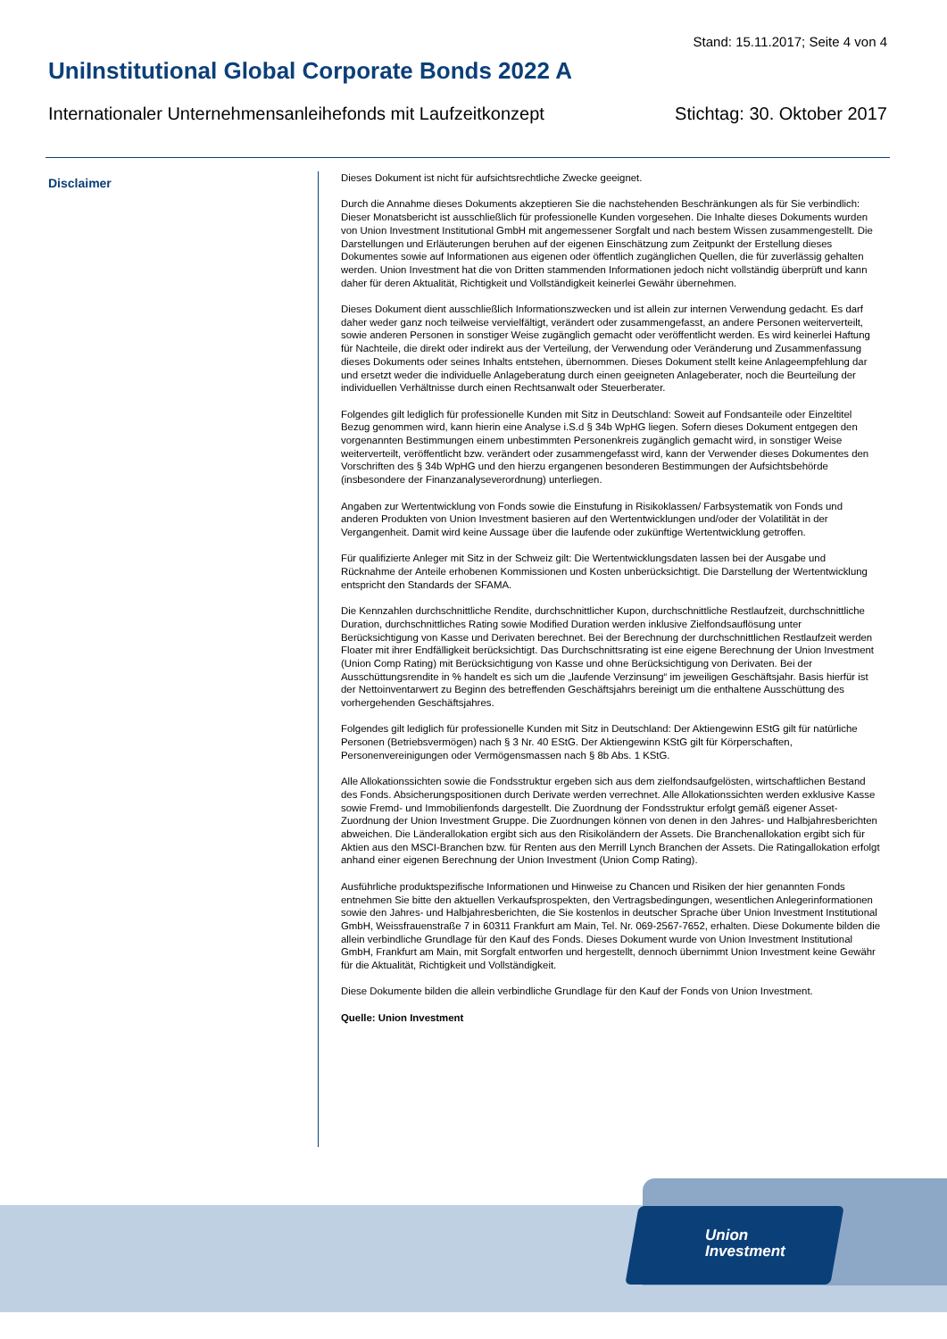Stand: 15.11.2017; Seite 4 von 4
UniInstitutional Global Corporate Bonds 2022 A
Internationaler Unternehmensanleihefonds mit Laufzeitkonzept Stichtag: 30. Oktober 2017
Disclaimer
Dieses Dokument ist nicht für aufsichtsrechtliche Zwecke geeignet.
Durch die Annahme dieses Dokuments akzeptieren Sie die nachstehenden Beschränkungen als für Sie verbindlich: Dieser Monatsbericht ist ausschließlich für professionelle Kunden vorgesehen. Die Inhalte dieses Dokuments wurden von Union Investment Institutional GmbH mit angemessener Sorgfalt und nach bestem Wissen zusammengestellt. Die Darstellungen und Erläuterungen beruhen auf der eigenen Einschätzung zum Zeitpunkt der Erstellung dieses Dokumentes sowie auf Informationen aus eigenen oder öffentlich zugänglichen Quellen, die für zuverlässig gehalten werden. Union Investment hat die von Dritten stammenden Informationen jedoch nicht vollständig überprüft und kann daher für deren Aktualität, Richtigkeit und Vollständigkeit keinerlei Gewähr übernehmen.
Dieses Dokument dient ausschließlich Informationszwecken und ist allein zur internen Verwendung gedacht. Es darf daher weder ganz noch teilweise vervielfältigt, verändert oder zusammengefasst, an andere Personen weiterverteilt, sowie anderen Personen in sonstiger Weise zugänglich gemacht oder veröffentlicht werden. Es wird keinerlei Haftung für Nachteile, die direkt oder indirekt aus der Verteilung, der Verwendung oder Veränderung und Zusammenfassung dieses Dokuments oder seines Inhalts entstehen, übernommen. Dieses Dokument stellt keine Anlageempfehlung dar und ersetzt weder die individuelle Anlageberatung durch einen geeigneten Anlageberater, noch die Beurteilung der individuellen Verhältnisse durch einen Rechtsanwalt oder Steuerberater.
Folgendes gilt lediglich für professionelle Kunden mit Sitz in Deutschland: Soweit auf Fondsanteile oder Einzeltitel Bezug genommen wird, kann hierin eine Analyse i.S.d § 34b WpHG liegen. Sofern dieses Dokument entgegen den vorgenannten Bestimmungen einem unbestimmten Personenkreis zugänglich gemacht wird, in sonstiger Weise weiterverteilt, veröffentlicht bzw. verändert oder zusammengefasst wird, kann der Verwender dieses Dokumentes den Vorschriften des § 34b WpHG und den hierzu ergangenen besonderen Bestimmungen der Aufsichtsbehörde (insbesondere der Finanzanalyseverordnung) unterliegen.
Angaben zur Wertentwicklung von Fonds sowie die Einstufung in Risikoklassen/ Farbsystematik von Fonds und anderen Produkten von Union Investment basieren auf den Wertentwicklungen und/oder der Volatilität in der Vergangenheit. Damit wird keine Aussage über die laufende oder zukünftige Wertentwicklung getroffen.
Für qualifizierte Anleger mit Sitz in der Schweiz gilt: Die Wertentwicklungsdaten lassen bei der Ausgabe und Rücknahme der Anteile erhobenen Kommissionen und Kosten unberücksichtigt. Die Darstellung der Wertentwicklung entspricht den Standards der SFAMA.
Die Kennzahlen durchschnittliche Rendite, durchschnittlicher Kupon, durchschnittliche Restlaufzeit, durchschnittliche Duration, durchschnittliches Rating sowie Modified Duration werden inklusive Zielfondsauflösung unter Berücksichtigung von Kasse und Derivaten berechnet. Bei der Berechnung der durchschnittlichen Restlaufzeit werden Floater mit ihrer Endfälligkeit berücksichtigt. Das Durchschnittsrating ist eine eigene Berechnung der Union Investment (Union Comp Rating) mit Berücksichtigung von Kasse und ohne Berücksichtigung von Derivaten. Bei der Ausschüttungsrendite in % handelt es sich um die „laufende Verzinsung“ im jeweiligen Geschäftsjahr. Basis hierfür ist der Nettoinventarwert zu Beginn des betreffenden Geschäftsjahrs bereinigt um die enthaltene Ausschüttung des vorhergehenden Geschäftsjahres.
Folgendes gilt lediglich für professionelle Kunden mit Sitz in Deutschland: Der Aktiengewinn EStG gilt für natürliche Personen (Betriebsvermögen) nach § 3 Nr. 40 EStG. Der Aktiengewinn KStG gilt für Körperschaften, Personenvereinigungen oder Vermögensmassen nach § 8b Abs. 1 KStG.
Alle Allokationssichten sowie die Fondsstruktur ergeben sich aus dem zielfondsaufgelösten, wirtschaftlichen Bestand des Fonds. Absicherungspositionen durch Derivate werden verrechnet. Alle Allokationssichten werden exklusive Kasse sowie Fremd- und Immobilienfonds dargestellt. Die Zuordnung der Fondsstruktur erfolgt gemäß eigener Asset-Zuordnung der Union Investment Gruppe. Die Zuordnungen können von denen in den Jahres- und Halbjahresberichten abweichen. Die Länderallokation ergibt sich aus den Risikoländern der Assets. Die Branchenallokation ergibt sich für Aktien aus den MSCI-Branchen bzw. für Renten aus den Merrill Lynch Branchen der Assets. Die Ratingallokation erfolgt anhand einer eigenen Berechnung der Union Investment (Union Comp Rating).
Ausführliche produktspezifische Informationen und Hinweise zu Chancen und Risiken der hier genannten Fonds entnehmen Sie bitte den aktuellen Verkaufsprospekten, den Vertragsbedingungen, wesentlichen Anlegerinformationen sowie den Jahres- und Halbjahresberichten, die Sie kostenlos in deutscher Sprache über Union Investment Institutional GmbH, Weissfrauenstraße 7 in 60311 Frankfurt am Main, Tel. Nr. 069-2567-7652, erhalten. Diese Dokumente bilden die allein verbindliche Grundlage für den Kauf des Fonds. Dieses Dokument wurde von Union Investment Institutional GmbH, Frankfurt am Main, mit Sorgfalt entworfen und hergestellt, dennoch übernimmt Union Investment keine Gewähr für die Aktualität, Richtigkeit und Vollständigkeit.
Diese Dokumente bilden die allein verbindliche Grundlage für den Kauf der Fonds von Union Investment.
Quelle: Union Investment
Union
Investment